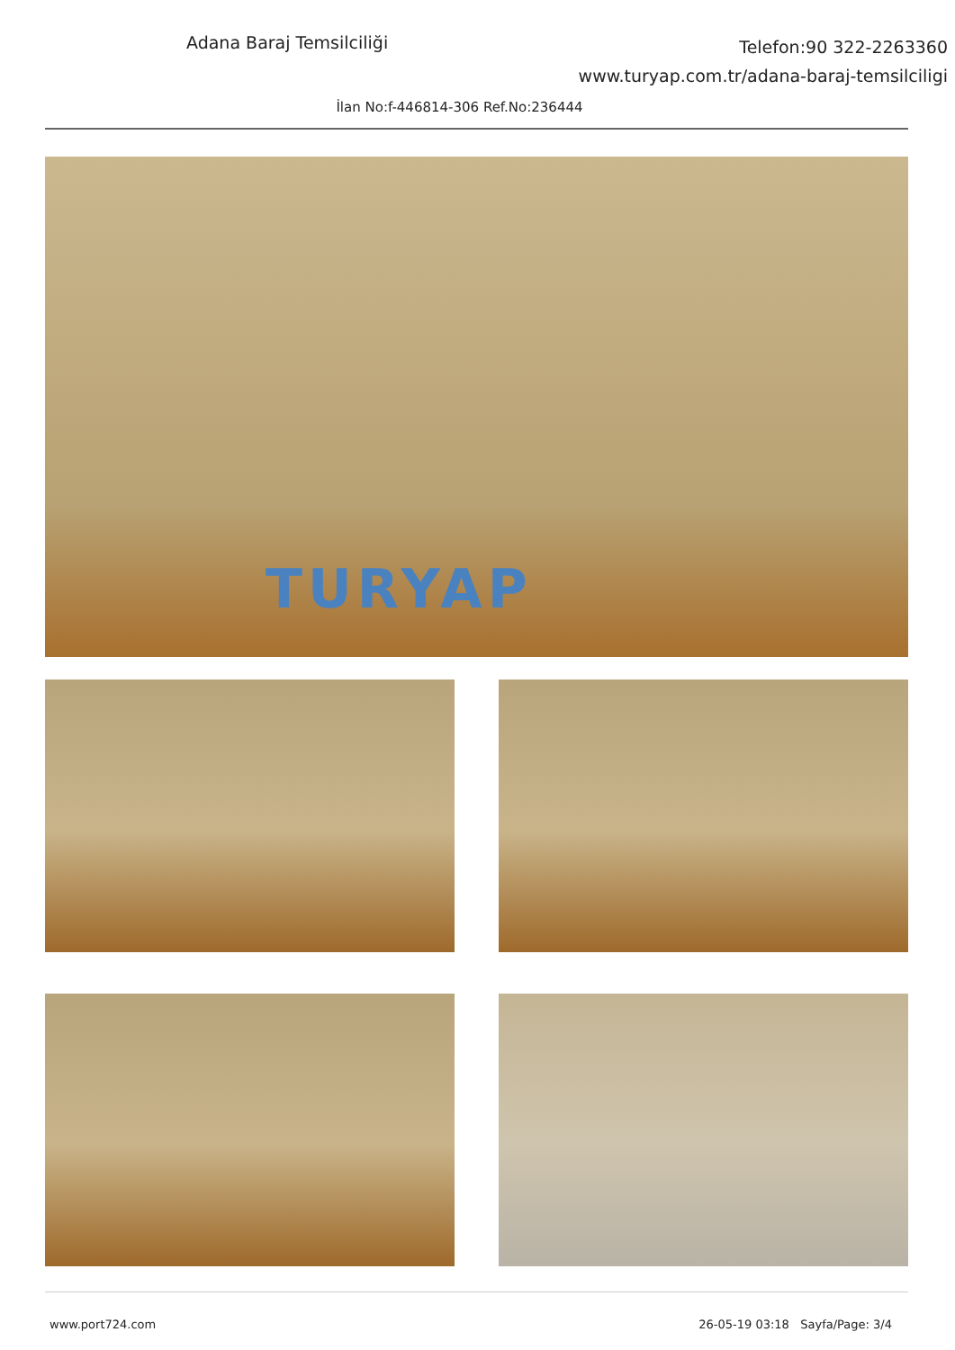Adana Baraj Temsilciliği
Telefon:90 322-2263360
www.turyap.com.tr/adana-baraj-temsilciligi
İlan No:f-446814-306 Ref.No:236444
TURYAP
www.port724.com 26-05-19 03:18 Sayfa/Page: 3/4